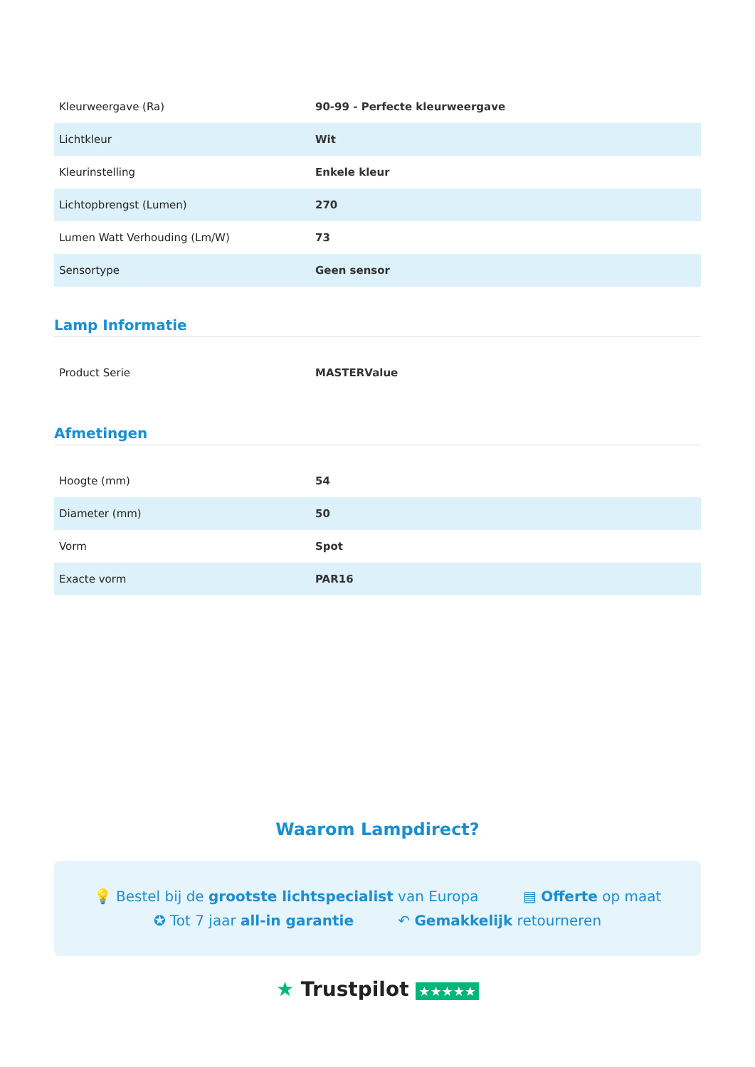| Kleurweergave (Ra) | 90-99 - Perfecte kleurweergave |
| Lichtkleur | Wit |
| Kleurinstelling | Enkele kleur |
| Lichtopbrengst (Lumen) | 270 |
| Lumen Watt Verhouding (Lm/W) | 73 |
| Sensortype | Geen sensor |
Lamp Informatie
| Product Serie | MASTERValue |
Afmetingen
| Hoogte (mm) | 54 |
| Diameter (mm) | 50 |
| Vorm | Spot |
| Exacte vorm | PAR16 |
Waarom Lampdirect?
💡 Bestel bij de grootste lichtspecialist van Europa ▤ Offerte op maat
✪ Tot 7 jaar all-in garantie ↶ Gemakkelijk retourneren
★ Trustpilot ★★★★★